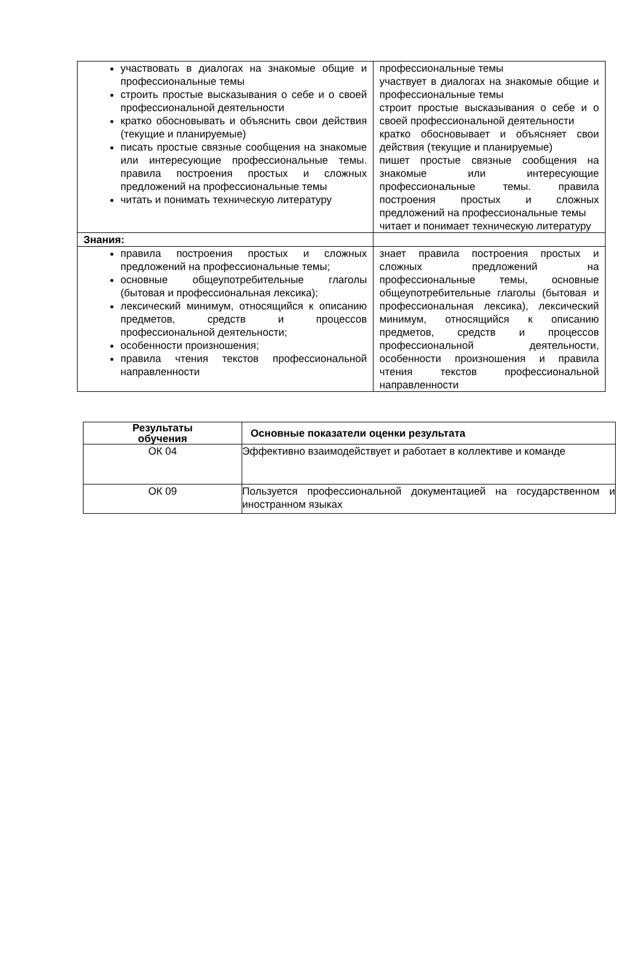| участвовать в диалогах на знакомые общие и профессиональные темы строить простые высказывания о себе и о своей профессиональной деятельности кратко обосновывать и объяснить свои действия (текущие и планируемые) писать простые связные сообщения на знакомые или интересующие профессиональные темы. правила построения простых и сложных предложений на профессиональные темы читать и понимать техническую литературу | профессиональные темы участвует в диалогах на знакомые общие и профессиональные темы строит простые высказывания о себе и о своей профессиональной деятельности кратко обосновывает и объясняет свои действия (текущие и планируемые) пишет простые связные сообщения на знакомые или интересующие профессиональные темы. правила построения простых и сложных предложений на профессиональные темы читает и понимает техническую литературу |
| Знания: | |
| правила построения простых и сложных предложений на профессиональные темы; основные общеупотребительные глаголы (бытовая и профессиональная лексика); лексический минимум, относящийся к описанию предметов, средств и процессов профессиональной деятельности; особенности произношения; правила чтения текстов профессиональной направленности | знает правила построения простых и сложных предложений на профессиональные темы, основные общеупотребительные глаголы (бытовая и профессиональная лексика), лексический минимум, относящийся к описанию предметов, средств и процессов профессиональной деятельности, особенности произношения и правила чтения текстов профессиональной направленности |
| Результаты обучения | Основные показатели оценки результата |
| --- | --- |
| ОК 04 | Эффективно взаимодействует и работает в коллективе и команде |
| ОК 09 | Пользуется профессиональной документацией на государственном и иностранном языках |